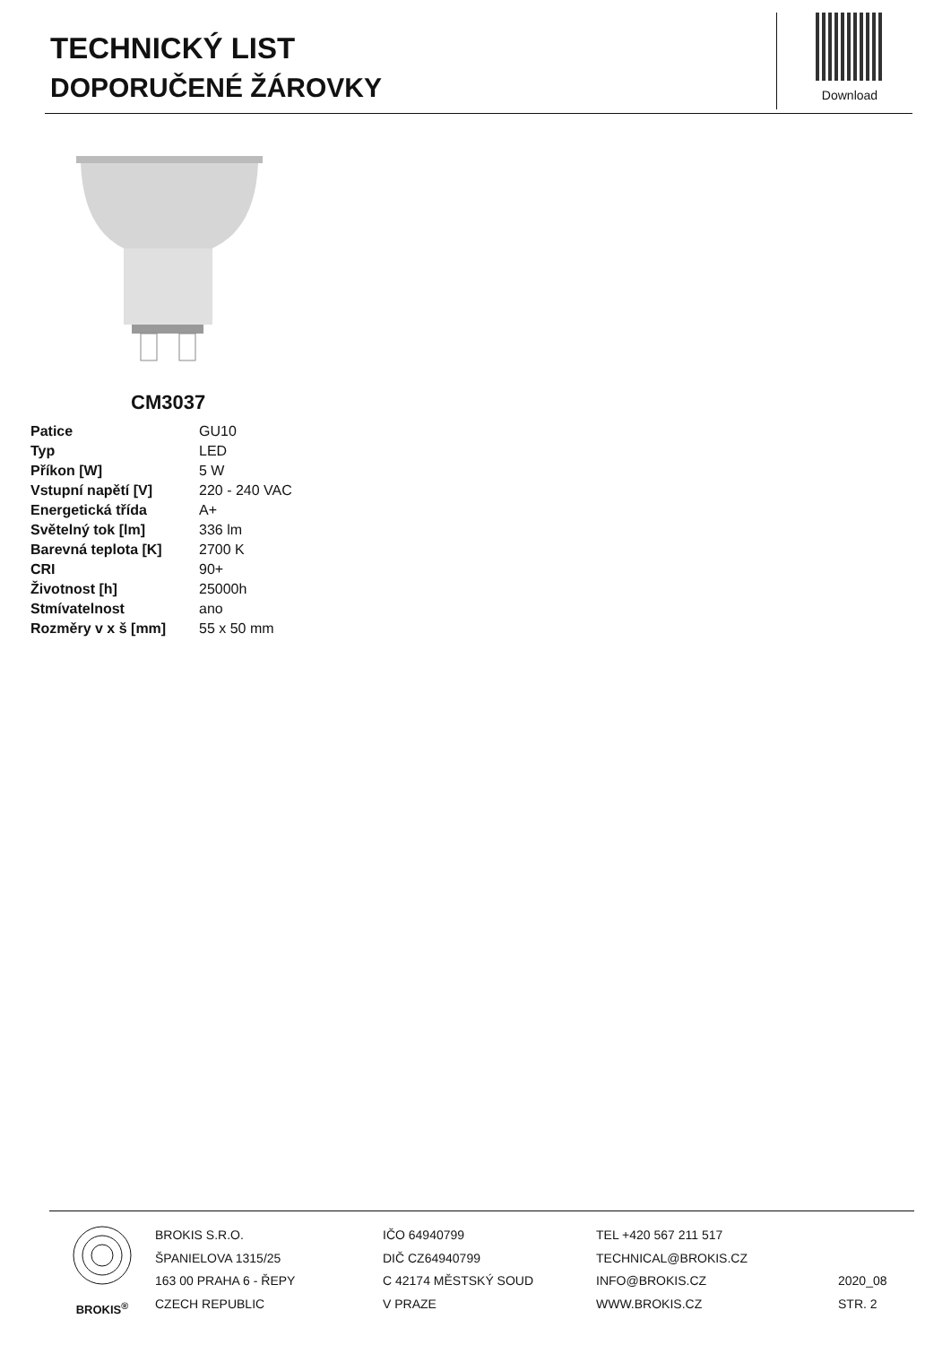TECHNICKÝ LIST
DOPORUČENÉ ŽÁROVKY
Download
CM3037
| Patice | GU10 |
| Typ | LED |
| Příkon [W] | 5 W |
| Vstupní napětí [V] | 220 - 240 VAC |
| Energetická třída | A+ |
| Světelný tok [lm] | 336 lm |
| Barevná teplota [K] | 2700 K |
| CRI | 90+ |
| Životnost [h] | 25000h |
| Stmívatelnost | ano |
| Rozměry v x š [mm] | 55 x 50 mm |
BROKIS<sup>®</sup> BROKIS S.R.O.
ŠPANIELOVA 1315/25
163 00 PRAHA 6 - ŘEPY
CZECH REPUBLIC
IČO 64940799
DIČ CZ64940799
C 42174 MĚSTSKÝ SOUD
V PRAZE
TEL +420 567 211 517
TECHNICAL@BROKIS.CZ
INFO@BROKIS.CZ
WWW.BROKIS.CZ
2020_08
STR. 2